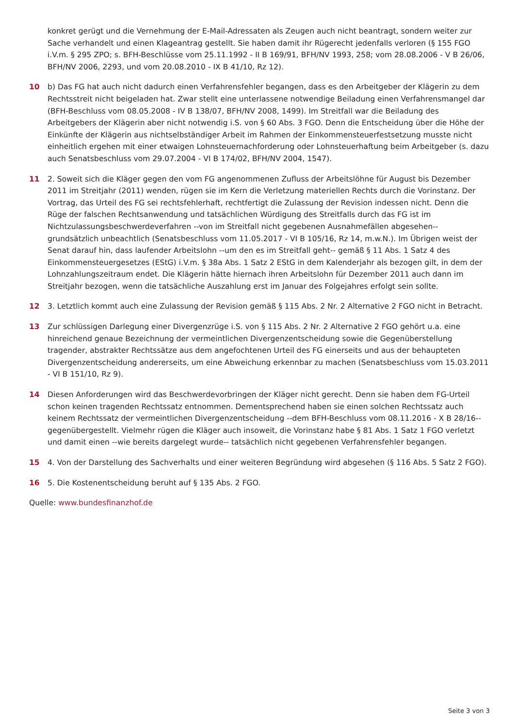konkret gerügt und die Vernehmung der E-Mail-Adressaten als Zeugen auch nicht beantragt, sondern weiter zur Sache verhandelt und einen Klageantrag gestellt. Sie haben damit ihr Rügerecht jedenfalls verloren (§ 155 FGO i.V.m. § 295 ZPO; s. BFH-Beschlüsse vom 25.11.1992 - II B 169/91, BFH/NV 1993, 258; vom 28.08.2006 - V B 26/06, BFH/NV 2006, 2293, und vom 20.08.2010 - IX B 41/10, Rz 12).
10 b) Das FG hat auch nicht dadurch einen Verfahrensfehler begangen, dass es den Arbeitgeber der Klägerin zu dem Rechtsstreit nicht beigeladen hat. Zwar stellt eine unterlassene notwendige Beiladung einen Verfahrensmangel dar (BFH-Beschluss vom 08.05.2008 - IV B 138/07, BFH/NV 2008, 1499). Im Streitfall war die Beiladung des Arbeitgebers der Klägerin aber nicht notwendig i.S. von § 60 Abs. 3 FGO. Denn die Entscheidung über die Höhe der Einkünfte der Klägerin aus nichtselbständiger Arbeit im Rahmen der Einkommensteuerfestsetzung musste nicht einheitlich ergehen mit einer etwaigen Lohnsteuernachforderung oder Lohnsteuerhaftung beim Arbeitgeber (s. dazu auch Senatsbeschluss vom 29.07.2004 - VI B 174/02, BFH/NV 2004, 1547).
11 2. Soweit sich die Kläger gegen den vom FG angenommenen Zufluss der Arbeitslöhne für August bis Dezember 2011 im Streitjahr (2011) wenden, rügen sie im Kern die Verletzung materiellen Rechts durch die Vorinstanz. Der Vortrag, das Urteil des FG sei rechtsfehlerhaft, rechtfertigt die Zulassung der Revision indessen nicht. Denn die Rüge der falschen Rechtsanwendung und tatsächlichen Würdigung des Streitfalls durch das FG ist im Nichtzulassungsbeschwerdeverfahren --von im Streitfall nicht gegebenen Ausnahmefällen abgesehen-- grundsätzlich unbeachtlich (Senatsbeschluss vom 11.05.2017 - VI B 105/16, Rz 14, m.w.N.). Im Übrigen weist der Senat darauf hin, dass laufender Arbeitslohn --um den es im Streitfall geht-- gemäß § 11 Abs. 1 Satz 4 des Einkommensteuergesetzes (EStG) i.V.m. § 38a Abs. 1 Satz 2 EStG in dem Kalenderjahr als bezogen gilt, in dem der Lohnzahlungszeitraum endet. Die Klägerin hätte hiernach ihren Arbeitslohn für Dezember 2011 auch dann im Streitjahr bezogen, wenn die tatsächliche Auszahlung erst im Januar des Folgejahres erfolgt sein sollte.
12 3. Letztlich kommt auch eine Zulassung der Revision gemäß § 115 Abs. 2 Nr. 2 Alternative 2 FGO nicht in Betracht.
13 Zur schlüssigen Darlegung einer Divergenzrüge i.S. von § 115 Abs. 2 Nr. 2 Alternative 2 FGO gehört u.a. eine hinreichend genaue Bezeichnung der vermeintlichen Divergenzentscheidung sowie die Gegenüberstellung tragender, abstrakter Rechtssätze aus dem angefochtenen Urteil des FG einerseits und aus der behaupteten Divergenzentscheidung andererseits, um eine Abweichung erkennbar zu machen (Senatsbeschluss vom 15.03.2011 - VI B 151/10, Rz 9).
14 Diesen Anforderungen wird das Beschwerdevorbringen der Kläger nicht gerecht. Denn sie haben dem FG-Urteil schon keinen tragenden Rechtssatz entnommen. Dementsprechend haben sie einen solchen Rechtssatz auch keinem Rechtssatz der vermeintlichen Divergenzentscheidung --dem BFH-Beschluss vom 08.11.2016 - X B 28/16-- gegenübergestellt. Vielmehr rügen die Kläger auch insoweit, die Vorinstanz habe § 81 Abs. 1 Satz 1 FGO verletzt und damit einen --wie bereits dargelegt wurde-- tatsächlich nicht gegebenen Verfahrensfehler begangen.
15 4. Von der Darstellung des Sachverhalts und einer weiteren Begründung wird abgesehen (§ 116 Abs. 5 Satz 2 FGO).
16 5. Die Kostenentscheidung beruht auf § 135 Abs. 2 FGO.
Quelle: www.bundesfinanzhof.de
Seite 3 von 3